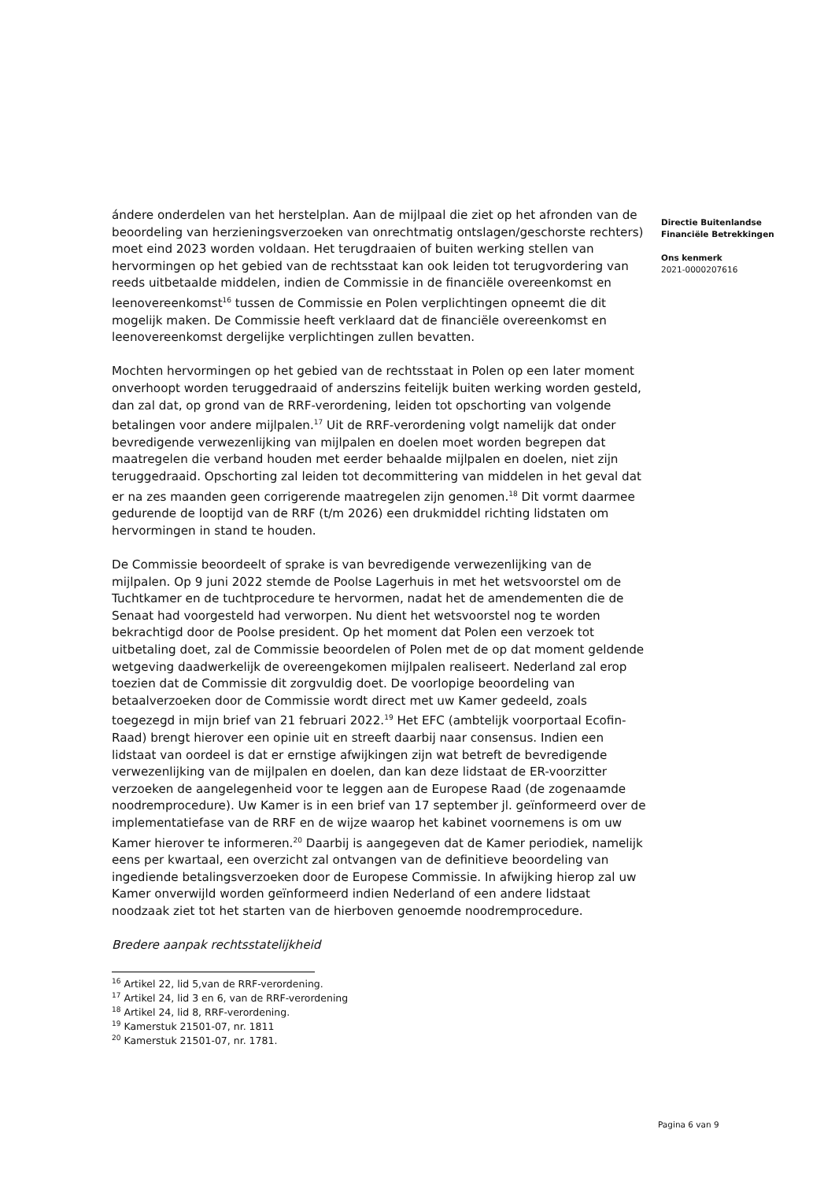ándere onderdelen van het herstelplan. Aan de mijlpaal die ziet op het afronden van de beoordeling van herzieningsverzoeken van onrechtmatig ontslagen/geschorste rechters) moet eind 2023 worden voldaan. Het terugdraaien of buiten werking stellen van hervormingen op het gebied van de rechtsstaat kan ook leiden tot terugvordering van reeds uitbetaalde middelen, indien de Commissie in de financiële overeenkomst en leenovereenkomst<sup>16</sup> tussen de Commissie en Polen verplichtingen opneemt die dit mogelijk maken. De Commissie heeft verklaard dat de financiële overeenkomst en leenovereenkomst dergelijke verplichtingen zullen bevatten.
Mochten hervormingen op het gebied van de rechtsstaat in Polen op een later moment onverhoopt worden teruggedraaid of anderszins feitelijk buiten werking worden gesteld, dan zal dat, op grond van de RRF-verordening, leiden tot opschorting van volgende betalingen voor andere mijlpalen.<sup>17</sup> Uit de RRF-verordening volgt namelijk dat onder bevredigende verwezenlijking van mijlpalen en doelen moet worden begrepen dat maatregelen die verband houden met eerder behaalde mijlpalen en doelen, niet zijn teruggedraaid. Opschorting zal leiden tot decommittering van middelen in het geval dat er na zes maanden geen corrigerende maatregelen zijn genomen.<sup>18</sup> Dit vormt daarmee gedurende de looptijd van de RRF (t/m 2026) een drukmiddel richting lidstaten om hervormingen in stand te houden.
De Commissie beoordeelt of sprake is van bevredigende verwezenlijking van de mijlpalen. Op 9 juni 2022 stemde de Poolse Lagerhuis in met het wetsvoorstel om de Tuchtkamer en de tuchtprocedure te hervormen, nadat het de amendementen die de Senaat had voorgesteld had verworpen. Nu dient het wetsvoorstel nog te worden bekrachtigd door de Poolse president. Op het moment dat Polen een verzoek tot uitbetaling doet, zal de Commissie beoordelen of Polen met de op dat moment geldende wetgeving daadwerkelijk de overeengekomen mijlpalen realiseert. Nederland zal erop toezien dat de Commissie dit zorgvuldig doet. De voorlopige beoordeling van betaalverzoeken door de Commissie wordt direct met uw Kamer gedeeld, zoals toegezegd in mijn brief van 21 februari 2022.<sup>19</sup> Het EFC (ambtelijk voorportaal Ecofin-Raad) brengt hierover een opinie uit en streeft daarbij naar consensus. Indien een lidstaat van oordeel is dat er ernstige afwijkingen zijn wat betreft de bevredigende verwezenlijking van de mijlpalen en doelen, dan kan deze lidstaat de ER-voorzitter verzoeken de aangelegenheid voor te leggen aan de Europese Raad (de zogenaamde noodremprocedure). Uw Kamer is in een brief van 17 september jl. geïnformeerd over de implementatiefase van de RRF en de wijze waarop het kabinet voornemens is om uw Kamer hierover te informeren.<sup>20</sup> Daarbij is aangegeven dat de Kamer periodiek, namelijk eens per kwartaal, een overzicht zal ontvangen van de definitieve beoordeling van ingediende betalingsverzoeken door de Europese Commissie. In afwijking hierop zal uw Kamer onverwijld worden geïnformeerd indien Nederland of een andere lidstaat noodzaak ziet tot het starten van de hierboven genoemde noodremprocedure.
Bredere aanpak rechtsstatelijkheid
<sup>16</sup> Artikel 22, lid 5,van de RRF-verordening.
<sup>17</sup> Artikel 24, lid 3 en 6, van de RRF-verordening
<sup>18</sup> Artikel 24, lid 8, RRF-verordening.
<sup>19</sup> Kamerstuk 21501-07, nr. 1811
<sup>20</sup> Kamerstuk 21501-07, nr. 1781.
Directie Buitenlandse
Financiële Betrekkingen
Ons kenmerk
2021-0000207616
Pagina 6 van 9